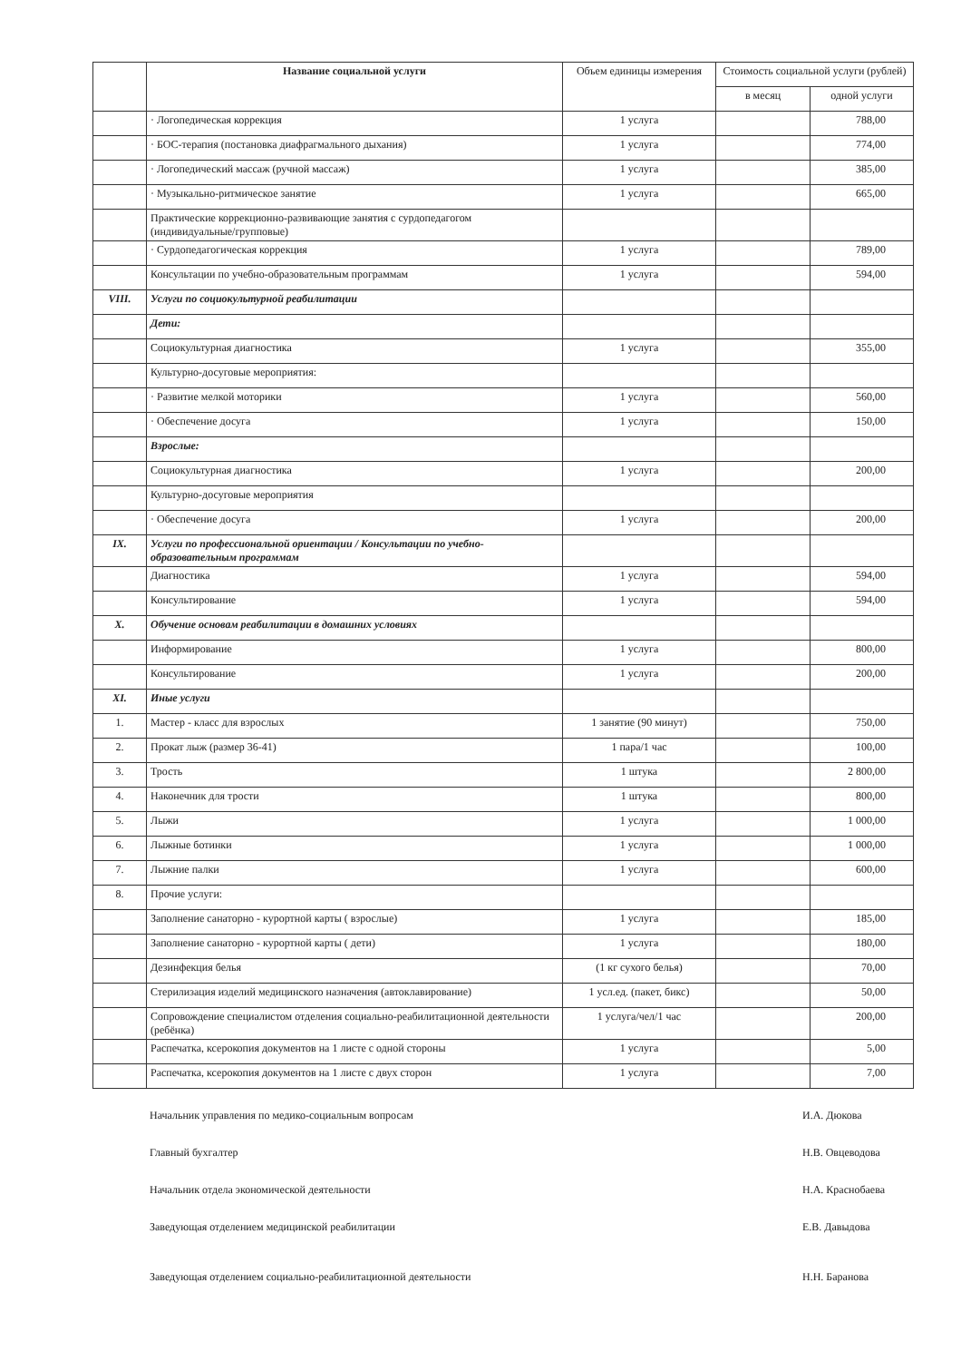| | Название социальной услуги | Объем единицы измерения | Стоимость социальной услуги (рублей) | |
| --- | --- | --- | --- | --- |
| | | | в месяц | одной услуги |
| | · Логопедическая коррекция | 1 услуга | | 788,00 |
| | · БОС-терапия (постановка диафрагмального дыхания) | 1 услуга | | 774,00 |
| | · Логопедический массаж (ручной массаж) | 1 услуга | | 385,00 |
| | · Музыкально-ритмическое занятие | 1 услуга | | 665,00 |
| | Практические коррекционно-развивающие занятия с сурдопедагогом (индивидуальные/групповые) | | | |
| | · Сурдопедагогическая коррекция | 1 услуга | | 789,00 |
| | Консультации по учебно-образовательным программам | 1 услуга | | 594,00 |
| VIII. | Услуги по социокультурной реабилитации | | | |
| | Дети: | | | |
| | Социокультурная диагностика | 1 услуга | | 355,00 |
| | Культурно-досуговые мероприятия: | | | |
| | · Развитие мелкой моторики | 1 услуга | | 560,00 |
| | · Обеспечение досуга | 1 услуга | | 150,00 |
| | Взрослые: | | | |
| | Социокультурная диагностика | 1 услуга | | 200,00 |
| | Культурно-досуговые мероприятия | | | |
| | · Обеспечение досуга | 1 услуга | | 200,00 |
| IX. | Услуги по профессиональной ориентации / Консультации по учебно-образовательным программам | | | |
| | Диагностика | 1 услуга | | 594,00 |
| | Консультирование | 1 услуга | | 594,00 |
| X. | Обучение основам реабилитации в домашних условиях | | | |
| | Информирование | 1 услуга | | 800,00 |
| | Консультирование | 1 услуга | | 200,00 |
| XI. | Иные услуги | | | |
| 1. | Мастер - класс для взрослых | 1 занятие (90 минут) | | 750,00 |
| 2. | Прокат лыж (размер 36-41) | 1 пара/1 час | | 100,00 |
| 3. | Трость | 1 штука | | 2 800,00 |
| 4. | Наконечник для трости | 1 штука | | 800,00 |
| 5. | Лыжи | 1 услуга | | 1 000,00 |
| 6. | Лыжные ботинки | 1 услуга | | 1 000,00 |
| 7. | Лыжние палки | 1 услуга | | 600,00 |
| 8. | Прочие услуги: | | | |
| | Заполнение санаторно - курортной карты ( взрослые) | 1 услуга | | 185,00 |
| | Заполнение санаторно - курортной карты ( дети) | 1 услуга | | 180,00 |
| | Дезинфекция белья | (1 кг сухого белья) | | 70,00 |
| | Стерилизация изделий медицинского назначения (автоклавирование) | 1 усл.ед. (пакет, бикс) | | 50,00 |
| | Сопровождение специалистом отделения социально-реабилитационной деятельности (ребёнка) | 1 услуга/чел/1 час | | 200,00 |
| | Распечатка, ксерокопия документов на 1 листе с одной стороны | 1 услуга | | 5,00 |
| | Распечатка, ксерокопия документов на 1 листе с двух сторон | 1 услуга | | 7,00 |
Начальник управления по медико-социальным вопросам И.А. Дюкова
Главный бухгалтер Н.В. Овцеводова
Начальник отдела экономической деятельности Н.А. Краснобаева
Заведующая отделением медицинской реабилитации Е.В. Давыдова
Заведующая отделением социально-реабилитационной деятельности Н.Н. Баранова